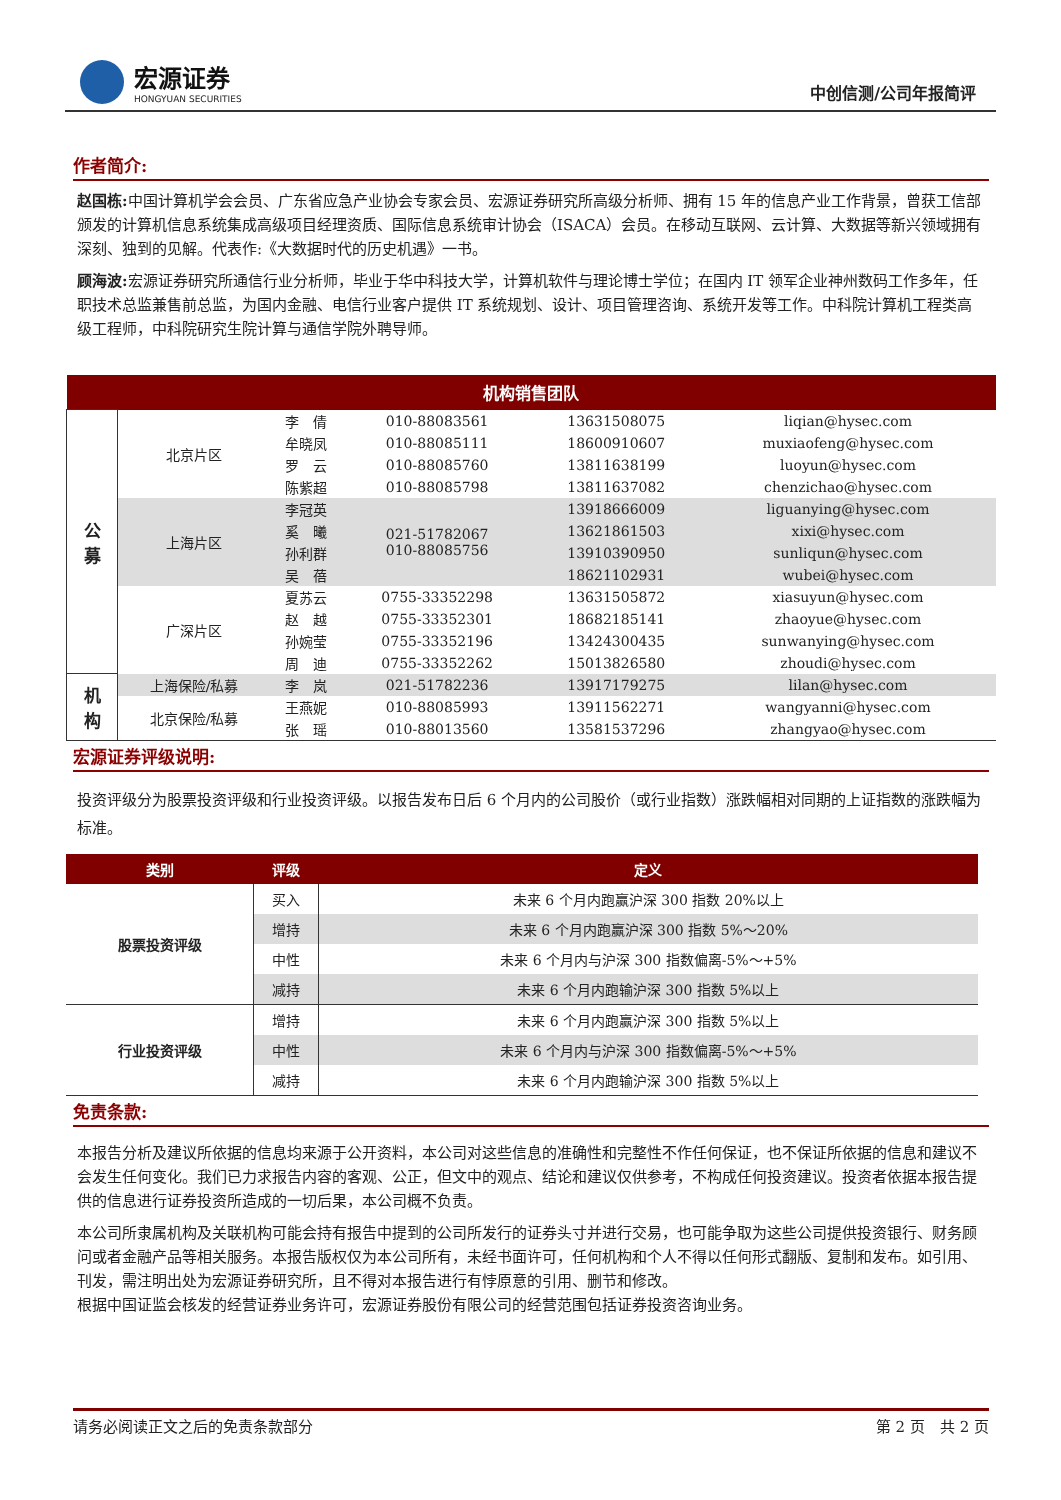宏源证券
HONGYUAN SECURITIES
中创信测/公司年报简评
作者简介:
赵国栋: 中国计算机学会会员、广东省应急产业协会专家会员、宏源证券研究所高级分析师、拥有 15 年的信息产业工作背景，曾获工信部颁发的计算机信息系统集成高级项目经理资质、国际信息系统审计协会（ISACA）会员。在移动互联网、云计算、大数据等新兴领域拥有深刻、独到的见解。代表作:《大数据时代的历史机遇》一书。
顾海波: 宏源证券研究所通信行业分析师，毕业于华中科技大学，计算机软件与理论博士学位；在国内 IT 领军企业神州数码工作多年，任职技术总监兼售前总监，为国内金融、电信行业客户提供 IT 系统规划、设计、项目管理咨询、系统开发等工作。中科院计算机工程类高级工程师，中科院研究生院计算与通信学院外聘导师。
| 机构销售团队 | | | | | |
| --- | --- | --- | --- | --- | --- |
| 公 募 | 北京片区 | 李 倩 | 010-88083561 | 13631508075 | liqian@hysec.com |
| | | 牟晓凤 | 010-88085111 | 18600910607 | muxiaofeng@hysec.com |
| | | 罗 云 | 010-88085760 | 13811638199 | luoyun@hysec.com |
| | | 陈紫超 | 010-88085798 | 13811637082 | chenzichao@hysec.com |
| | 上海片区 | 李冠英 | 021-51782067 010-88085756 | 13918666009 | liguanying@hysec.com |
| | | 奚 曦 | | 13621861503 | xixi@hysec.com |
| | | 孙利群 | | 13910390950 | sunliqun@hysec.com |
| | | 吴 蓓 | | 18621102931 | wubei@hysec.com |
| | 广深片区 | 夏苏云 | 0755-33352298 | 13631505872 | xiasuyun@hysec.com |
| | | 赵 越 | 0755-33352301 | 18682185141 | zhaoyue@hysec.com |
| | | 孙婉莹 | 0755-33352196 | 13424300435 | sunwanying@hysec.com |
| | | 周 迪 | 0755-33352262 | 15013826580 | zhoudi@hysec.com |
| 机 构 | 上海保险/私募 | 李 岚 | 021-51782236 | 13917179275 | lilan@hysec.com |
| | 北京保险/私募 | 王燕妮 | 010-88085993 | 13911562271 | wangyanni@hysec.com |
| | | 张 瑶 | 010-88013560 | 13581537296 | zhangyao@hysec.com |
宏源证券评级说明:
投资评级分为股票投资评级和行业投资评级。以报告发布日后 6 个月内的公司股价（或行业指数）涨跌幅相对同期的上证指数的涨跌幅为标准。
| 类别 | 评级 | 定义 |
| --- | --- | --- |
| 股票投资评级 | 买入 | 未来 6 个月内跑赢沪深 300 指数 20%以上 |
| | 增持 | 未来 6 个月内跑赢沪深 300 指数 5%～20% |
| | 中性 | 未来 6 个月内与沪深 300 指数偏离-5%～+5% |
| | 减持 | 未来 6 个月内跑输沪深 300 指数 5%以上 |
| 行业投资评级 | 增持 | 未来 6 个月内跑赢沪深 300 指数 5%以上 |
| | 中性 | 未来 6 个月内与沪深 300 指数偏离-5%～+5% |
| | 减持 | 未来 6 个月内跑输沪深 300 指数 5%以上 |
免责条款:
本报告分析及建议所依据的信息均来源于公开资料，本公司对这些信息的准确性和完整性不作任何保证，也不保证所依据的信息和建议不会发生任何变化。我们已力求报告内容的客观、公正，但文中的观点、结论和建议仅供参考，不构成任何投资建议。投资者依据本报告提供的信息进行证券投资所造成的一切后果，本公司概不负责。
本公司所隶属机构及关联机构可能会持有报告中提到的公司所发行的证券头寸并进行交易，也可能争取为这些公司提供投资银行、财务顾问或者金融产品等相关服务。本报告版权仅为本公司所有，未经书面许可，任何机构和个人不得以任何形式翻版、复制和发布。如引用、刊发，需注明出处为宏源证券研究所，且不得对本报告进行有悖原意的引用、删节和修改。
根据中国证监会核发的经营证券业务许可，宏源证券股份有限公司的经营范围包括证券投资咨询业务。
请务必阅读正文之后的免责条款部分 第 2 页　共 2 页